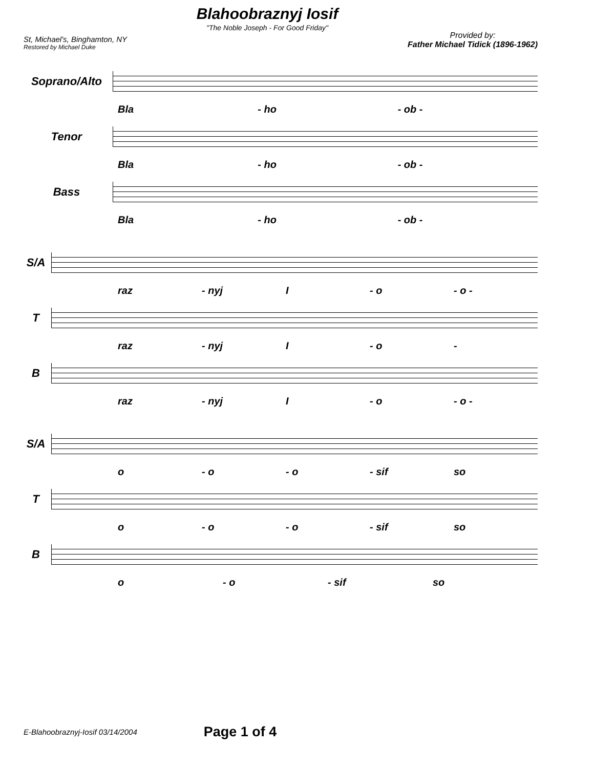St, Michael's, Binghamton, NY
Restored by Michael Duke
Blahoobraznyj Iosif
"The Noble Joseph - For Good Friday"
Provided by:
Father Michael Tidick (1896-1962)
Soprano/Alto
Bla - ho - ob -
Tenor
Bla - ho - ob -
Bass
Bla - ho - ob -
S/A
raz - nyj I - o - o -
T
raz - nyj I - o -
B
raz - nyj I - o - o -
S/A
o - o - o - sif so
T
o - o - o - sif so
B
o - o - sif so
E-Blahoobraznyj-Iosif 03/14/2004 Page 1 of 4